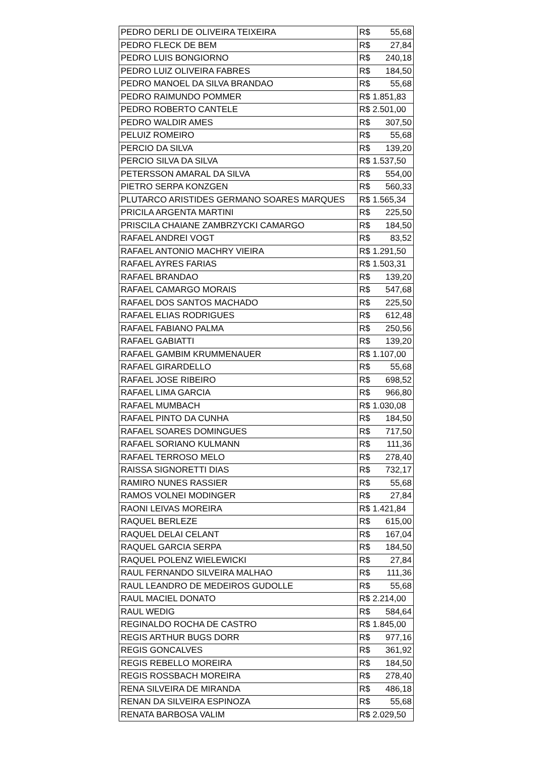| PEDRO DERLI DE OLIVEIRA TEIXEIRA | R$ 55,68 |
| PEDRO FLECK DE BEM | R$ 27,84 |
| PEDRO LUIS BONGIORNO | R$ 240,18 |
| PEDRO LUIZ OLIVEIRA FABRES | R$ 184,50 |
| PEDRO MANOEL DA SILVA BRANDAO | R$ 55,68 |
| PEDRO RAIMUNDO POMMER | R$ 1.851,83 |
| PEDRO ROBERTO CANTELE | R$ 2.501,00 |
| PEDRO WALDIR AMES | R$ 307,50 |
| PELUIZ ROMEIRO | R$ 55,68 |
| PERCIO DA SILVA | R$ 139,20 |
| PERCIO SILVA DA SILVA | R$ 1.537,50 |
| PETERSSON AMARAL DA SILVA | R$ 554,00 |
| PIETRO SERPA KONZGEN | R$ 560,33 |
| PLUTARCO ARISTIDES GERMANO SOARES MARQUES | R$ 1.565,34 |
| PRICILA ARGENTA MARTINI | R$ 225,50 |
| PRISCILA CHAIANE ZAMBRZYCKI CAMARGO | R$ 184,50 |
| RAFAEL ANDREI VOGT | R$ 83,52 |
| RAFAEL ANTONIO MACHRY VIEIRA | R$ 1.291,50 |
| RAFAEL AYRES FARIAS | R$ 1.503,31 |
| RAFAEL BRANDAO | R$ 139,20 |
| RAFAEL CAMARGO MORAIS | R$ 547,68 |
| RAFAEL DOS SANTOS MACHADO | R$ 225,50 |
| RAFAEL ELIAS RODRIGUES | R$ 612,48 |
| RAFAEL FABIANO PALMA | R$ 250,56 |
| RAFAEL GABIATTI | R$ 139,20 |
| RAFAEL GAMBIM KRUMMENAUER | R$ 1.107,00 |
| RAFAEL GIRARDELLO | R$ 55,68 |
| RAFAEL JOSE RIBEIRO | R$ 698,52 |
| RAFAEL LIMA GARCIA | R$ 966,80 |
| RAFAEL MUMBACH | R$ 1.030,08 |
| RAFAEL PINTO DA CUNHA | R$ 184,50 |
| RAFAEL SOARES DOMINGUES | R$ 717,50 |
| RAFAEL SORIANO KULMANN | R$ 111,36 |
| RAFAEL TERROSO MELO | R$ 278,40 |
| RAISSA SIGNORETTI DIAS | R$ 732,17 |
| RAMIRO NUNES RASSIER | R$ 55,68 |
| RAMOS VOLNEI MODINGER | R$ 27,84 |
| RAONI LEIVAS MOREIRA | R$ 1.421,84 |
| RAQUEL BERLEZE | R$ 615,00 |
| RAQUEL DELAI CELANT | R$ 167,04 |
| RAQUEL GARCIA SERPA | R$ 184,50 |
| RAQUEL POLENZ WIELEWICKI | R$ 27,84 |
| RAUL FERNANDO SILVEIRA MALHAO | R$ 111,36 |
| RAUL LEANDRO DE MEDEIROS GUDOLLE | R$ 55,68 |
| RAUL MACIEL DONATO | R$ 2.214,00 |
| RAUL WEDIG | R$ 584,64 |
| REGINALDO ROCHA DE CASTRO | R$ 1.845,00 |
| REGIS ARTHUR BUGS DORR | R$ 977,16 |
| REGIS GONCALVES | R$ 361,92 |
| REGIS REBELLO MOREIRA | R$ 184,50 |
| REGIS ROSSBACH MOREIRA | R$ 278,40 |
| RENA SILVEIRA DE MIRANDA | R$ 486,18 |
| RENAN DA SILVEIRA ESPINOZA | R$ 55,68 |
| RENATA BARBOSA VALIM | R$ 2.029,50 |